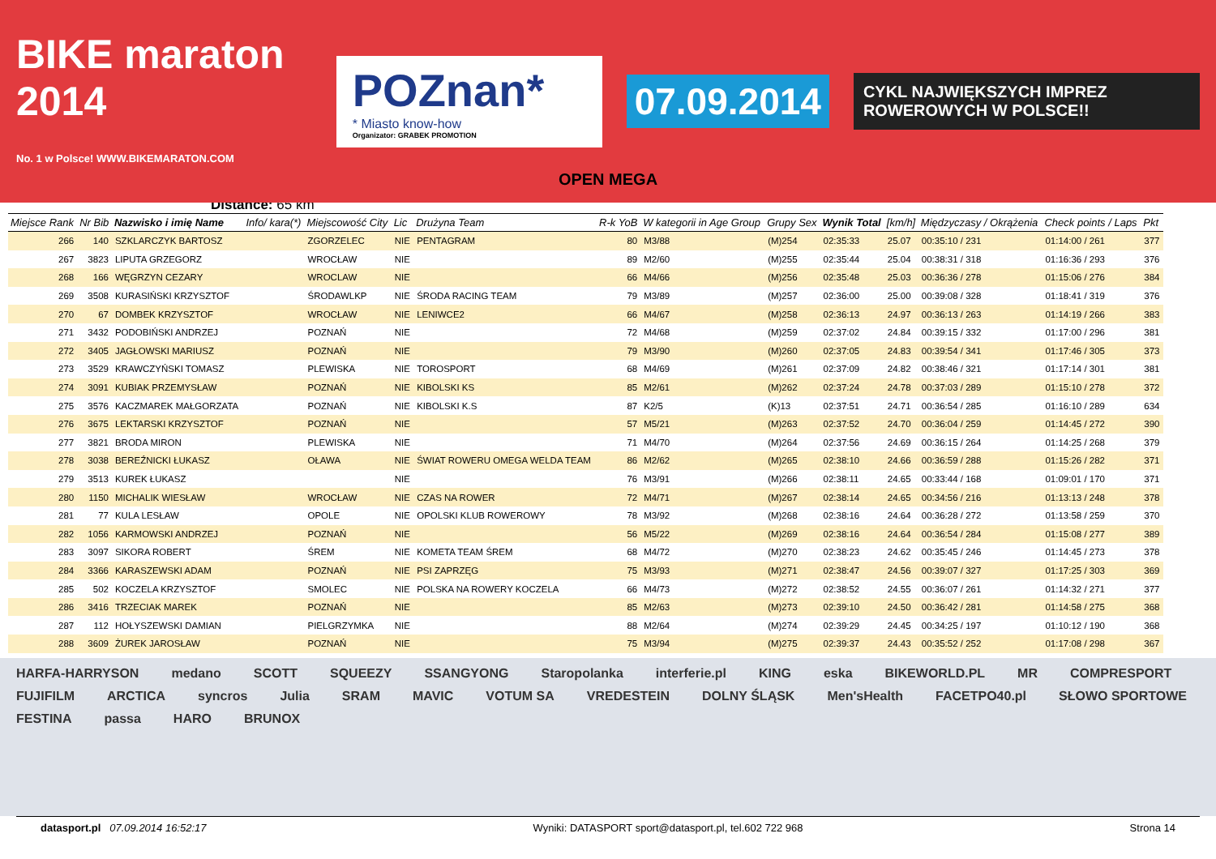BIKE maraton 2014
No. 1 w Polsce! WWW.BIKEMARATON.COM
POZnan*
* Miasto know-how
Organizator: GRABEK PROMOTION
07.09.2014
CYKL NAJWIĘKSZYCH IMPREZ ROWEROWYCH W POLSCE!!
OPEN MEGA
Distance: 65 km
| Miejsce Rank | Nr Bib | Nazwisko i imię Name | Info/ kara(*) | Miejscowość City | Lic | Drużyna Team | R-k YoB | W kategorii in Age Group | Grupy Sex | Wynik Total | [km/h] | Międzyczasy / Okrążenia | Check points / Laps | Pkt |
| --- | --- | --- | --- | --- | --- | --- | --- | --- | --- | --- | --- | --- | --- | --- |
| 266 | 140 | SZKLARCZYK BARTOSZ | | ZGORZELEC | NIE | PENTAGRAM | 80 | M3/88 | (M)254 | 02:35:33 | 25.07 | 00:35:10 / 231 | 01:14:00 / 261 | 377 |
| 267 | 3823 | LIPUTA GRZEGORZ | | WROCŁAW | NIE | | 89 | M2/60 | (M)255 | 02:35:44 | 25.04 | 00:38:31 / 318 | 01:16:36 / 293 | 376 |
| 268 | 166 | WĘGRZYN CEZARY | | WROCLAW | NIE | | 66 | M4/66 | (M)256 | 02:35:48 | 25.03 | 00:36:36 / 278 | 01:15:06 / 276 | 384 |
| 269 | 3508 | KURASIŃSKI KRZYSZTOF | | ŚRODAWLKP | NIE | ŚRODA RACING TEAM | 79 | M3/89 | (M)257 | 02:36:00 | 25.00 | 00:39:08 / 328 | 01:18:41 / 319 | 376 |
| 270 | 67 | DOMBEK KRZYSZTOF | | WROCŁAW | NIE | LENIWCE2 | 66 | M4/67 | (M)258 | 02:36:13 | 24.97 | 00:36:13 / 263 | 01:14:19 / 266 | 383 |
| 271 | 3432 | PODOBIŃSKI ANDRZEJ | | POZNAŃ | NIE | | 72 | M4/68 | (M)259 | 02:37:02 | 24.84 | 00:39:15 / 332 | 01:17:00 / 296 | 381 |
| 272 | 3405 | JAGŁOWSKI MARIUSZ | | POZNAŃ | NIE | | 79 | M3/90 | (M)260 | 02:37:05 | 24.83 | 00:39:54 / 341 | 01:17:46 / 305 | 373 |
| 273 | 3529 | KRAWCZYŃSKI TOMASZ | | PLEWISKA | NIE | TOROSPORT | 68 | M4/69 | (M)261 | 02:37:09 | 24.82 | 00:38:46 / 321 | 01:17:14 / 301 | 381 |
| 274 | 3091 | KUBIAK PRZEMYSŁAW | | POZNAŃ | NIE | KIBOLSKI KS | 85 | M2/61 | (M)262 | 02:37:24 | 24.78 | 00:37:03 / 289 | 01:15:10 / 278 | 372 |
| 275 | 3576 | KACZMAREK MAŁGORZATA | | POZNAŃ | NIE | KIBOLSKI K.S | 87 | K2/5 | (K)13 | 02:37:51 | 24.71 | 00:36:54 / 285 | 01:16:10 / 289 | 634 |
| 276 | 3675 | LEKTARSKI KRZYSZTOF | | POZNAŃ | NIE | | 57 | M5/21 | (M)263 | 02:37:52 | 24.70 | 00:36:04 / 259 | 01:14:45 / 272 | 390 |
| 277 | 3821 | BRODA MIRON | | PLEWISKA | NIE | | 71 | M4/70 | (M)264 | 02:37:56 | 24.69 | 00:36:15 / 264 | 01:14:25 / 268 | 379 |
| 278 | 3038 | BEREŹNICKI ŁUKASZ | | OŁAWA | NIE | ŚWIAT ROWERU OMEGA WELDA TEAM | 86 | M2/62 | (M)265 | 02:38:10 | 24.66 | 00:36:59 / 288 | 01:15:26 / 282 | 371 |
| 279 | 3513 | KUREK ŁUKASZ | | | NIE | | 76 | M3/91 | (M)266 | 02:38:11 | 24.65 | 00:33:44 / 168 | 01:09:01 / 170 | 371 |
| 280 | 1150 | MICHALIK WIESŁAW | | WROCŁAW | NIE | CZAS NA ROWER | 72 | M4/71 | (M)267 | 02:38:14 | 24.65 | 00:34:56 / 216 | 01:13:13 / 248 | 378 |
| 281 | 77 | KULA LESŁAW | | OPOLE | NIE | OPOLSKI KLUB ROWEROWY | 78 | M3/92 | (M)268 | 02:38:16 | 24.64 | 00:36:28 / 272 | 01:13:58 / 259 | 370 |
| 282 | 1056 | KARMOWSKI ANDRZEJ | | POZNAŃ | NIE | | 56 | M5/22 | (M)269 | 02:38:16 | 24.64 | 00:36:54 / 284 | 01:15:08 / 277 | 389 |
| 283 | 3097 | SIKORA ROBERT | | ŚREM | NIE | KOMETA TEAM ŚREM | 68 | M4/72 | (M)270 | 02:38:23 | 24.62 | 00:35:45 / 246 | 01:14:45 / 273 | 378 |
| 284 | 3366 | KARASZEWSKI ADAM | | POZNAŃ | NIE | PSI ZAPRZĘG | 75 | M3/93 | (M)271 | 02:38:47 | 24.56 | 00:39:07 / 327 | 01:17:25 / 303 | 369 |
| 285 | 502 | KOCZELA KRZYSZTOF | | SMOLEC | NIE | POLSKA NA ROWERY KOCZELA | 66 | M4/73 | (M)272 | 02:38:52 | 24.55 | 00:36:07 / 261 | 01:14:32 / 271 | 377 |
| 286 | 3416 | TRZECIAK MAREK | | POZNAŃ | NIE | | 85 | M2/63 | (M)273 | 02:39:10 | 24.50 | 00:36:42 / 281 | 01:14:58 / 275 | 368 |
| 287 | 112 | HOŁYSZEWSKI DAMIAN | | PIELGRZYMKA | NIE | | 88 | M2/64 | (M)274 | 02:39:29 | 24.45 | 00:34:25 / 197 | 01:10:12 / 190 | 368 |
| 288 | 3609 | ŻUREK JAROSŁAW | | POZNAŃ | NIE | | 75 | M3/94 | (M)275 | 02:39:37 | 24.43 | 00:35:52 / 252 | 01:17:08 / 298 | 367 |
HARFA-HARRYSON medano SCOTT SQUEEZY SSANGYONG Staropolanka interferie.pl KING eska BIKEWORLD.PL MR COMPRESPORT FUJIFILM ARCTICA syncros Julia SRAM MAVIC VOTUM SA VREDESTEIN DOLNY ŚLĄSK Men'sHealth FACETPO40.pl SŁOWO SPORTOWE FESTINA passa HARO BRUNOX
datasport.pl 07.09.2014 16:52:17 Wyniki: DATASPORT sport@datasport.pl, tel.602 722 968 Strona 14